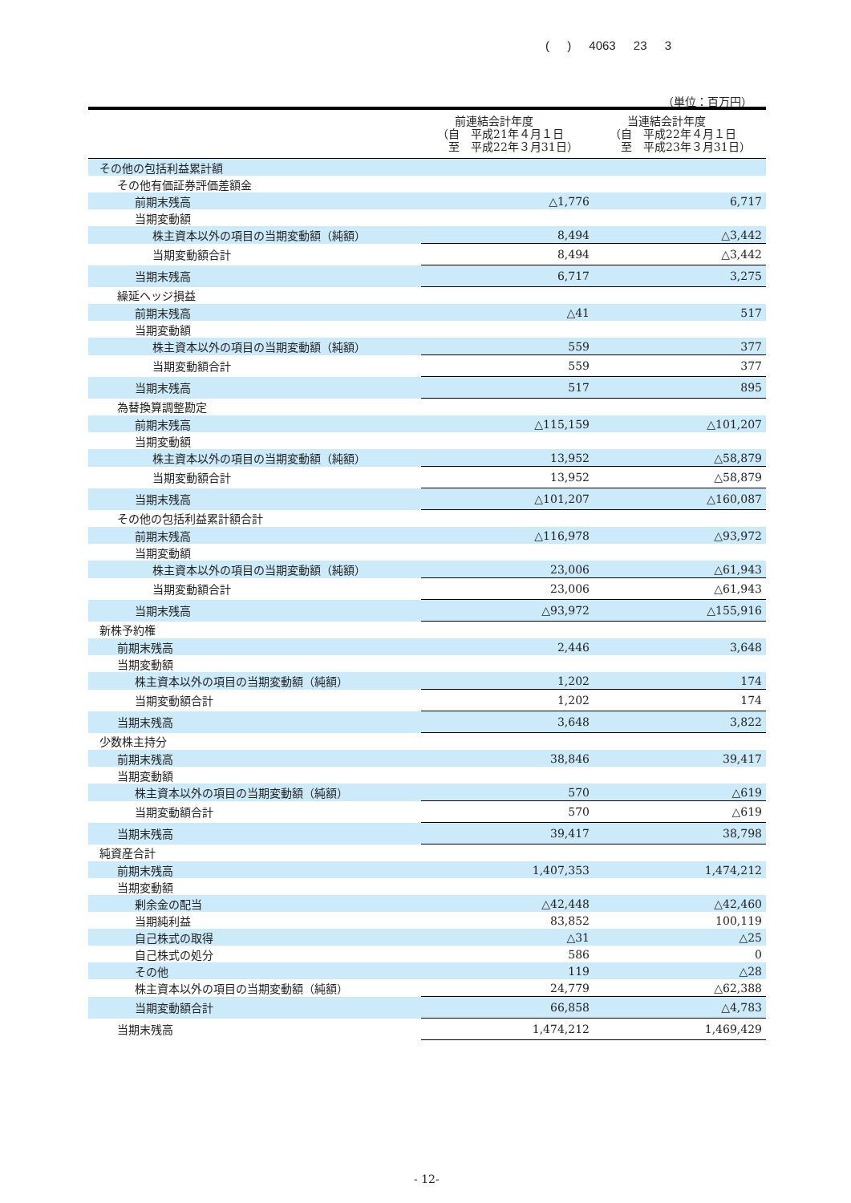( ) 4063 23 3
（単位：百万円）
| | 前連結会計年度 （自 平成21年４月１日 至 平成22年３月31日） | 当連結会計年度 （自 平成22年４月１日 至 平成23年３月31日） |
| --- | --- | --- |
| その他の包括利益累計額 | | |
| その他有価証券評価差額金 | | |
| 前期末残高 | △1,776 | 6,717 |
| 当期変動額 | | |
| 株主資本以外の項目の当期変動額（純額） | 8,494 | △3,442 |
| 当期変動額合計 | 8,494 | △3,442 |
| 当期末残高 | 6,717 | 3,275 |
| 繰延ヘッジ損益 | | |
| 前期末残高 | △41 | 517 |
| 当期変動額 | | |
| 株主資本以外の項目の当期変動額（純額） | 559 | 377 |
| 当期変動額合計 | 559 | 377 |
| 当期末残高 | 517 | 895 |
| 為替換算調整勘定 | | |
| 前期末残高 | △115,159 | △101,207 |
| 当期変動額 | | |
| 株主資本以外の項目の当期変動額（純額） | 13,952 | △58,879 |
| 当期変動額合計 | 13,952 | △58,879 |
| 当期末残高 | △101,207 | △160,087 |
| その他の包括利益累計額合計 | | |
| 前期末残高 | △116,978 | △93,972 |
| 当期変動額 | | |
| 株主資本以外の項目の当期変動額（純額） | 23,006 | △61,943 |
| 当期変動額合計 | 23,006 | △61,943 |
| 当期末残高 | △93,972 | △155,916 |
| 新株予約権 | | |
| 前期末残高 | 2,446 | 3,648 |
| 当期変動額 | | |
| 株主資本以外の項目の当期変動額（純額） | 1,202 | 174 |
| 当期変動額合計 | 1,202 | 174 |
| 当期末残高 | 3,648 | 3,822 |
| 少数株主持分 | | |
| 前期末残高 | 38,846 | 39,417 |
| 当期変動額 | | |
| 株主資本以外の項目の当期変動額（純額） | 570 | △619 |
| 当期変動額合計 | 570 | △619 |
| 当期末残高 | 39,417 | 38,798 |
| 純資産合計 | | |
| 前期末残高 | 1,407,353 | 1,474,212 |
| 当期変動額 | | |
| 剰余金の配当 | △42,448 | △42,460 |
| 当期純利益 | 83,852 | 100,119 |
| 自己株式の取得 | △31 | △25 |
| 自己株式の処分 | 586 | 0 |
| その他 | 119 | △28 |
| 株主資本以外の項目の当期変動額（純額） | 24,779 | △62,388 |
| 当期変動額合計 | 66,858 | △4,783 |
| 当期末残高 | 1,474,212 | 1,469,429 |
- 12-